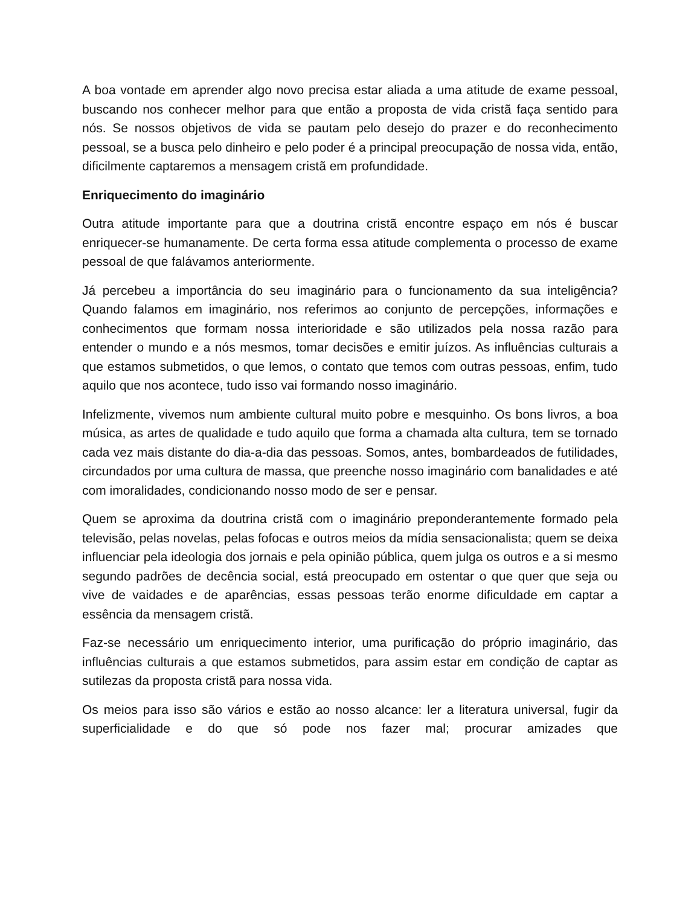A boa vontade em aprender algo novo precisa estar aliada a uma atitude de exame pessoal, buscando nos conhecer melhor para que então a proposta de vida cristã faça sentido para nós. Se nossos objetivos de vida se pautam pelo desejo do prazer e do reconhecimento pessoal, se a busca pelo dinheiro e pelo poder é a principal preocupação de nossa vida, então, dificilmente captaremos a mensagem cristã em profundidade.
Enriquecimento do imaginário
Outra atitude importante para que a doutrina cristã encontre espaço em nós é buscar enriquecer-se humanamente. De certa forma essa atitude complementa o processo de exame pessoal de que falávamos anteriormente.
Já percebeu a importância do seu imaginário para o funcionamento da sua inteligência? Quando falamos em imaginário, nos referimos ao conjunto de percepções, informações e conhecimentos que formam nossa interioridade e são utilizados pela nossa razão para entender o mundo e a nós mesmos, tomar decisões e emitir juízos. As influências culturais a que estamos submetidos, o que lemos, o contato que temos com outras pessoas, enfim, tudo aquilo que nos acontece, tudo isso vai formando nosso imaginário.
Infelizmente, vivemos num ambiente cultural muito pobre e mesquinho. Os bons livros, a boa música, as artes de qualidade e tudo aquilo que forma a chamada alta cultura, tem se tornado cada vez mais distante do dia-a-dia das pessoas. Somos, antes, bombardeados de futilidades, circundados por uma cultura de massa, que preenche nosso imaginário com banalidades e até com imoralidades, condicionando nosso modo de ser e pensar.
Quem se aproxima da doutrina cristã com o imaginário preponderantemente formado pela televisão, pelas novelas, pelas fofocas e outros meios da mídia sensacionalista; quem se deixa influenciar pela ideologia dos jornais e pela opinião pública, quem julga os outros e a si mesmo segundo padrões de decência social, está preocupado em ostentar o que quer que seja ou vive de vaidades e de aparências, essas pessoas terão enorme dificuldade em captar a essência da mensagem cristã.
Faz-se necessário um enriquecimento interior, uma purificação do próprio imaginário, das influências culturais a que estamos submetidos, para assim estar em condição de captar as sutilezas da proposta cristã para nossa vida.
Os meios para isso são vários e estão ao nosso alcance: ler a literatura universal, fugir da superficialidade e do que só pode nos fazer mal; procurar amizades que